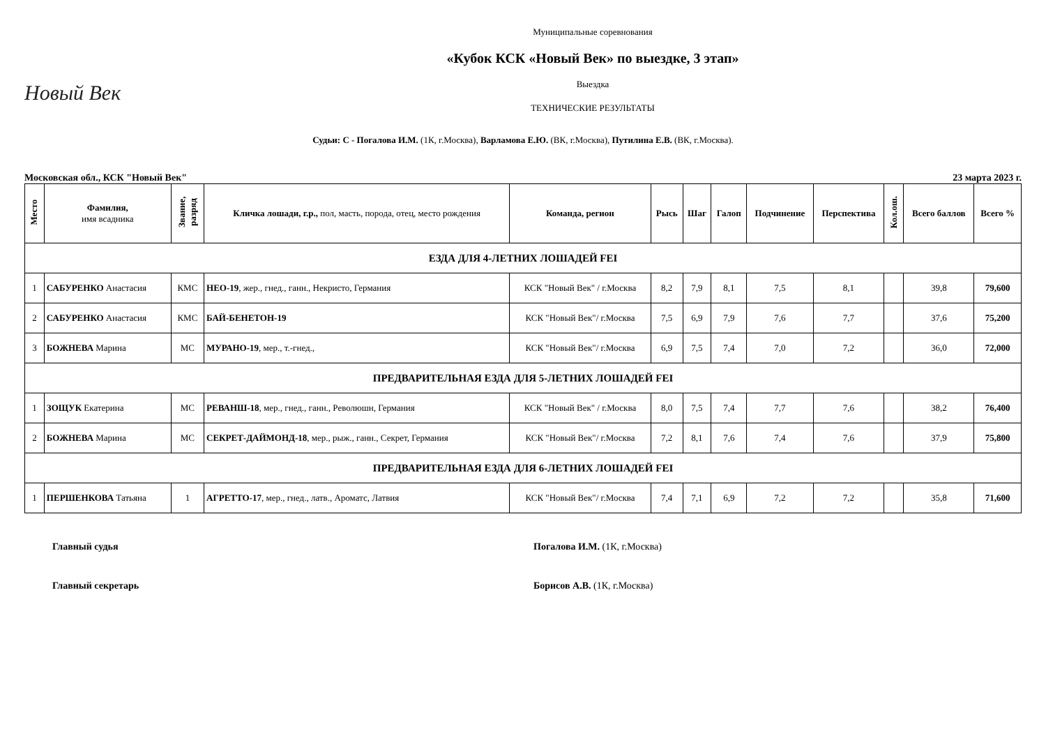Новый Век
Муниципальные соревнования
«Кубок КСК «Новый Век» по выездке, 3 этап»
Выездка
ТЕХНИЧЕСКИЕ РЕЗУЛЬТАТЫ
Судьи: С - Погалова И.М. (1К, г.Москва), Варламова Е.Ю. (ВК, г.Москва), Путилина Е.В. (ВК, г.Москва).
Московская обл., КСК "Новый Век" 23 марта 2023 г.
| Место | Фамилия, имя всадника | Звание, разряд | Кличка лошади, г.р., пол, масть, порода, отец, место рождения | Команда, регион | Рысь | Шаг | Галоп | Подчинение | Перспектива | Кол.ош. | Всего баллов | Всего % |
| --- | --- | --- | --- | --- | --- | --- | --- | --- | --- | --- | --- | --- |
| ЕЗДА ДЛЯ 4-ЛЕТНИХ ЛОШАДЕЙ FEI | | | | | | | | | | | | |
| 1 | САБУРЕНКО Анастасия | КМС | НЕО-19 , жер., гнед., ганн., Некристо, Германия | КСК "Новый Век" / г.Москва | 8,2 | 7,9 | 8,1 | 7,5 | 8,1 | | 39,8 | 79,600 |
| 2 | САБУРЕНКО Анастасия | КМС | БАЙ-БЕНЕТОН-19 | КСК "Новый Век"/ г.Москва | 7,5 | 6,9 | 7,9 | 7,6 | 7,7 | | 37,6 | 75,200 |
| 3 | БОЖНЕВА Марина | МС | МУРАНО-19 , мер., т.-гнед., | КСК "Новый Век"/ г.Москва | 6,9 | 7,5 | 7,4 | 7,0 | 7,2 | | 36,0 | 72,000 |
| ПРЕДВАРИТЕЛЬНАЯ ЕЗДА ДЛЯ 5-ЛЕТНИХ ЛОШАДЕЙ FEI | | | | | | | | | | | | |
| 1 | ЗОЩУК Екатерина | МС | РЕВАНШ-18 , мер., гнед., ганн., Революшн, Германия | КСК "Новый Век" / г.Москва | 8,0 | 7,5 | 7,4 | 7,7 | 7,6 | | 38,2 | 76,400 |
| 2 | БОЖНЕВА Марина | МС | СЕКРЕТ-ДАЙМОНД-18 , мер., рыж., ганн., Секрет, Германия | КСК "Новый Век"/ г.Москва | 7,2 | 8,1 | 7,6 | 7,4 | 7,6 | | 37,9 | 75,800 |
| ПРЕДВАРИТЕЛЬНАЯ ЕЗДА ДЛЯ 6-ЛЕТНИХ ЛОШАДЕЙ FEI | | | | | | | | | | | | |
| 1 | ПЕРШЕНКОВА Татьяна | 1 | АГРЕТТО-17 , мер., гнед., латв., Ароматс, Латвия | КСК "Новый Век"/ г.Москва | 7,4 | 7,1 | 6,9 | 7,2 | 7,2 | | 35,8 | 71,600 |
Главный судья Погалова И.М. (1К, г.Москва)
Главный секретарь Борисов А.В. (1К, г.Москва)